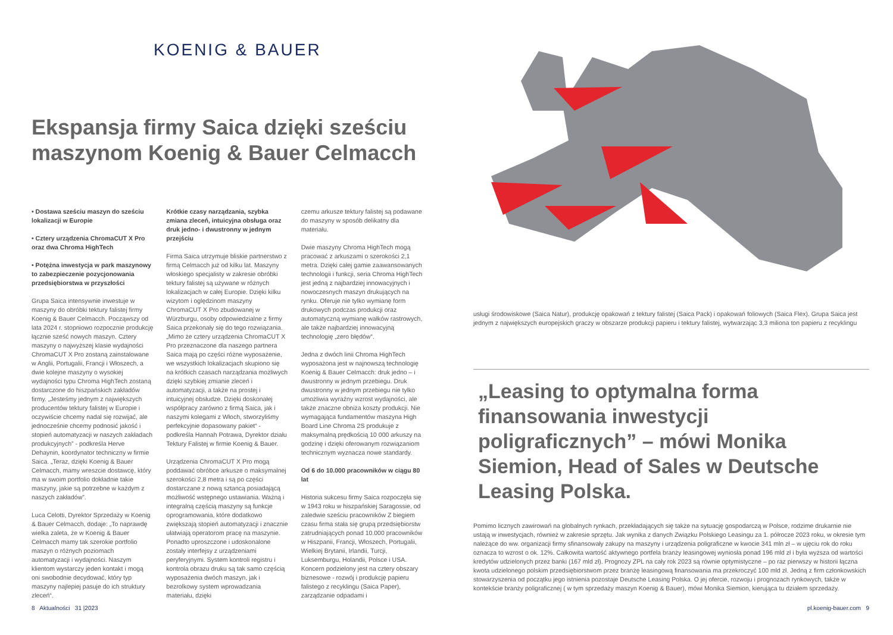KOENIG & BAUER
Ekspansja firmy Saica dzięki sześciu maszynom Koenig & Bauer Celmacch
• Dostawa sześciu maszyn do sześciu lokalizacji w Europie
• Cztery urządzenia ChromaCUT X Pro oraz dwa Chroma HighTech
• Potężna inwestycja w park maszynowy to zabezpieczenie pozycjonowania przedsiębiorstwa w przyszłości
Grupa Saica intensywnie inwestuje w maszyny do obróbki tektury falistej firmy Koenig & Bauer Celmacch. Począwszy od lata 2024 r. stopniowo rozpocznie produkcję łącznie sześć nowych maszyn. Cztery maszyny o najwyższej klasie wydajności ChromaCUT X Pro zostaną zainstalowane w Anglii, Portugalii, Francji i Włoszech, a dwie kolejne maszyny o wysokiej wydajności typu Chroma HighTech zostaną dostarczone do hiszpańskich zakładów firmy. „Jesteśmy jednym z największych producentów tektury falistej w Europie i oczywiście chcemy nadal się rozwijać, ale jednocześnie chcemy podnosić jakość i stopień automatyzacji w naszych zakładach produkcyjnych” - podkreśla Herve Dehaynin, koordynator techniczny w firmie Saica. „Teraz, dzięki Koenig & Bauer Celmacch, mamy wreszcie dostawcę, który ma w swoim portfolio dokładnie takie maszyny, jakie są potrzebne w każdym z naszych zakładów”.
Luca Celotti, Dyrektor Sprzedaży w Koenig & Bauer Celmacch, dodaje: „To naprawdę wielka zaleta, że w Koenig & Bauer Celmacch mamy tak szerokie portfolio maszyn o różnych poziomach automatyzacji i wydajności. Naszym klientom wystarczy jeden kontakt i mogą oni swobodnie decydować, który typ maszyny najlepiej pasuje do ich struktury zleceń“.
Krótkie czasy narządzania, szybka zmiana zleceń, intuicyjna obsługa oraz druk jedno- i dwustronny w jednym przejściu
Firma Saica utrzymuje bliskie partnerstwo z firmą Celmacch już od kilku lat. Maszyny włoskiego specjalisty w zakresie obróbki tektury falistej są używane w różnych lokalizacjach w całej Europie. Dzięki kilku wizytom i oględzinom maszyny ChromaCUT X Pro zbudowanej w Würzburgu, osoby odpowiedzialne z firmy Saica przekonały się do tego rozwiązania. „Mimo że cztery urządzenia ChromaCUT X Pro przeznaczone dla naszego partnera Saica mają po części różne wyposażenie, we wszystkich lokalizacjach skupiono się na krótkich czasach narządzania możliwych dzięki szybkiej zmianie zleceń i automatyzacji, a także na prostej i intuicyjnej obsłudze. Dzięki doskonałej współpracy zarówno z firmą Saica, jak i naszymi kolegami z Włoch, stworzyliśmy perfekcyjnie dopasowany pakiet“ - podkreśla Hannah Potrawa, Dyrektor działu Tektury Falistej w firmie Koenig & Bauer.
Urządzenia ChromaCUT X Pro mogą poddawać obróbce arkusze o maksymalnej szerokości 2,8 metra i są po części dostarczane z nową sztancą posiadającą możliwość wstępnego ustawiania. Ważną i integralną częścią maszyny są funkcje oprogramowania, które dodatkowo zwiększają stopień automatyzacji i znacznie ułatwiają operatorom pracę na maszynie. Ponadto uproszczone i udoskonalone zostały interfejsy z urządzeniami peryferyjnymi. System kontroli registru i kontrola obrazu druku są tak samo częścią wyposażenia dwóch maszyn, jak i bezrolkowy system wprowadzania materiału, dzięki
czemu arkusze tektury falistej są podawane do maszyny w sposób delikatny dla materiału.
Dwie maszyny Chroma HighTech mogą pracować z arkuszami o szerokości 2,1 metra. Dzięki całej gamie zaawansowanych technologii i funkcji, seria Chroma HighTech jest jedną z najbardziej innowacyjnych i nowoczesnych maszyn drukujących na rynku. Oferuje nie tylko wymianę form drukowych podczas produkcji oraz automatyczną wymianę wałków rastrowych, ale także najbardziej innowacyjną technologię „zero błędów“.
Jedna z dwóch linii Chroma HighTech wyposażona jest w najnowszą technologię Koenig & Bauer Celmacch: druk jedno – i dwustronny w jednym przebiegu. Druk dwustronny w jednym przebiegu nie tylko umożliwia wyraźny wzrost wydajności, ale także znaczne obniża koszty produkcji. Nie wymagająca fundamentów maszyna High Board Line Chroma 2S produkuje z maksymalną prędkością 10 000 arkuszy na godzinę i dzięki oferowanym rozwiązaniom technicznym wyznacza nowe standardy.
Od 6 do 10.000 pracowników w ciągu 80 lat
Historia sukcesu firmy Saica rozpoczęła się w 1943 roku w hiszpańskiej Saragossie, od zaledwie sześciu pracowników Z biegiem czasu firma stała się grupą przedsiębiorstw zatrudniających ponad 10.000 pracowników w Hiszpanii, Francji, Włoszech, Portugalii, Wielkiej Brytanii, Irlandii, Turcji, Luksemburgu, Holandii, Polsce i USA. Koncern podzielony jest na cztery obszary biznesowe - rozwój i produkcję papieru falistego z recyklingu (Saica Paper), zarządzanie odpadami i
8 Aktualności 31 |2023
usługi środowiskowe (Saica Natur), produkcję opakowań z tektury falistej (Saica Pack) i opakowań foliowych (Saica Flex). Grupa Saica jest jednym z największych europejskich graczy w obszarze produkcji papieru i tektury falistej, wytwarzając 3,3 miliona ton papieru z recyklingu
„Leasing to optymalna forma finansowania inwestycji poligraficznych” – mówi Monika Siemion, Head of Sales w Deutsche Leasing Polska.
Pomimo licznych zawirowań na globalnych rynkach, przekładających się także na sytuację gospodarczą w Polsce, rodzime drukarnie nie ustają w inwestycjach, również w zakresie sprzętu. Jak wynika z danych Związku Polskiego Leasingu za 1. półrocze 2023 roku, w okresie tym należące do ww. organizacji firmy sfinansowały zakupy na maszyny i urządzenia poligraficzne w kwocie 341 mln zł – w ujęciu rok do roku oznacza to wzrost o ok. 12%. Całkowita wartość aktywnego portfela branży leasingowej wyniosła ponad 196 mld zł i była wyższa od wartości kredytów udzielonych przez banki (167 mld zł). Prognozy ZPL na cały rok 2023 są równie optymistyczne – po raz pierwszy w historii łączna kwota udzielonego polskim przedsiębiorstwom przez branżę leasingową finansowania ma przekroczyć 100 mld zł. Jedną z firm członkowskich stowarzyszenia od początku jego istnienia pozostaje Deutsche Leasing Polska. O jej ofercie, rozwoju i prognozach rynkowych, także w kontekście branży poligraficznej ( w tym sprzedaży maszyn Koenig & Bauer), mówi Monika Siemion, kierująca tu działem sprzedaży.
pl.koenig-bauer.com 9